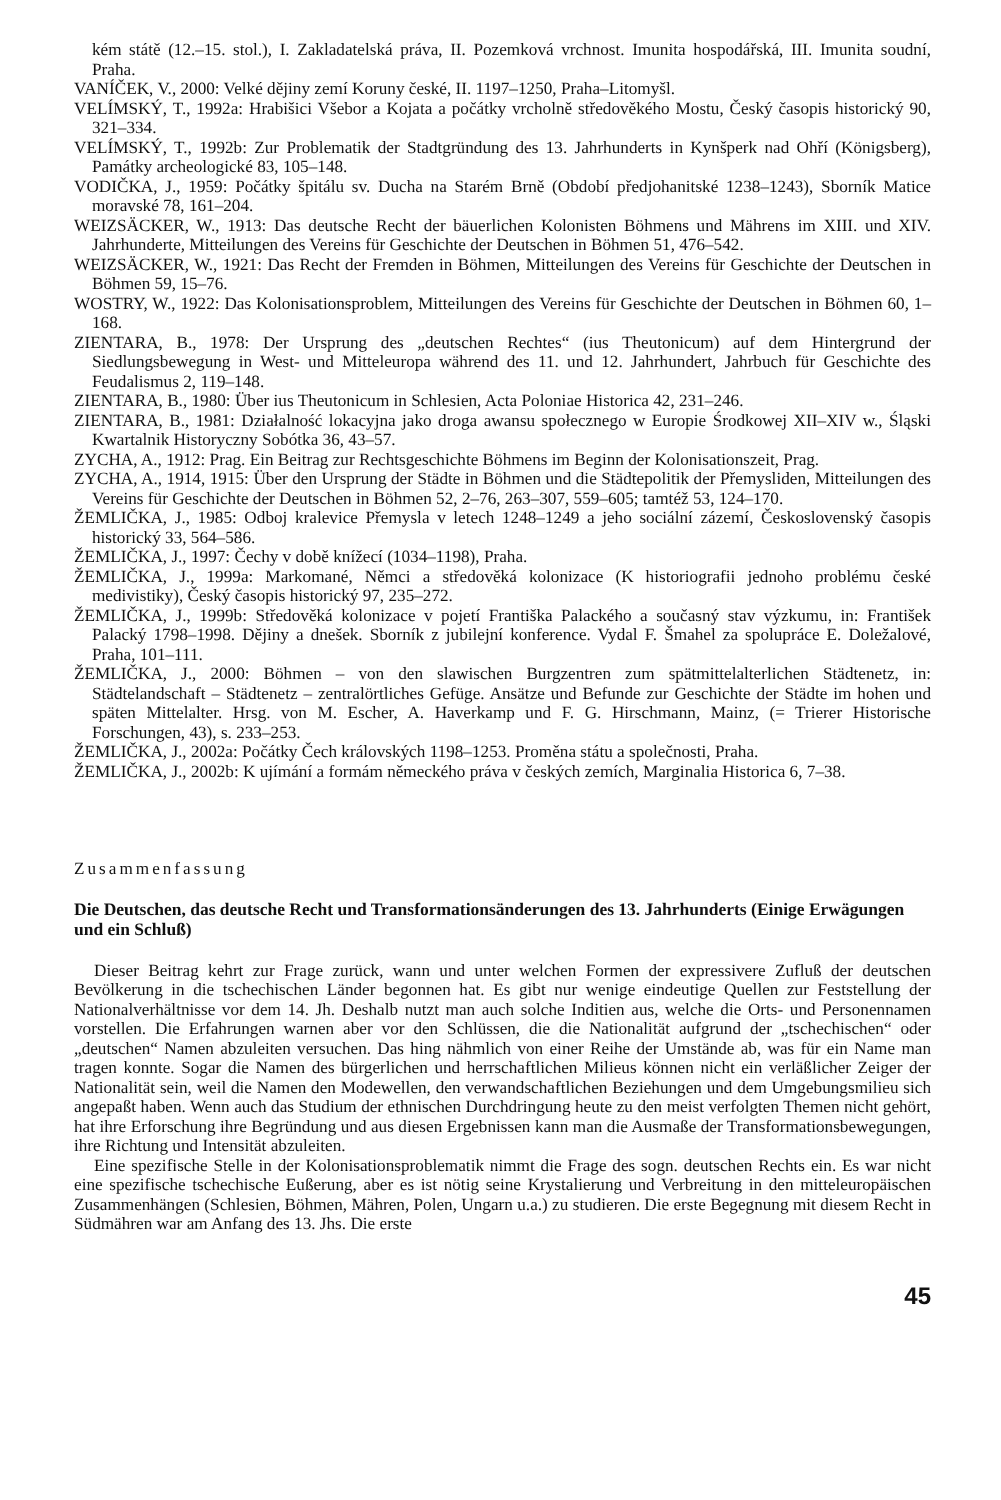kém státě (12.–15. stol.), I. Zakladatelská práva, II. Pozemková vrchnost. Imunita hospodářská, III. Imunita soudní, Praha.
VANÍČEK, V., 2000: Velké dějiny zemí Koruny české, II. 1197–1250, Praha–Litomyšl.
VELÍMSKÝ, T., 1992a: Hrabišici Všebor a Kojata a počátky vrcholně středověkého Mostu, Český časopis historický 90, 321–334.
VELÍMSKÝ, T., 1992b: Zur Problematik der Stadtgründung des 13. Jahrhunderts in Kynšperk nad Ohří (Königsberg), Památky archeologické 83, 105–148.
VODIČKA, J., 1959: Počátky špitálu sv. Ducha na Starém Brně (Období předjohanitské 1238–1243), Sborník Matice moravské 78, 161–204.
WEIZSÄCKER, W., 1913: Das deutsche Recht der bäuerlichen Kolonisten Böhmens und Mährens im XIII. und XIV. Jahrhunderte, Mitteilungen des Vereins für Geschichte der Deutschen in Böhmen 51, 476–542.
WEIZSÄCKER, W., 1921: Das Recht der Fremden in Böhmen, Mitteilungen des Vereins für Geschichte der Deutschen in Böhmen 59, 15–76.
WOSTRY, W., 1922: Das Kolonisationsproblem, Mitteilungen des Vereins für Geschichte der Deutschen in Böhmen 60, 1–168.
ZIENTARA, B., 1978: Der Ursprung des „deutschen Rechtes“ (ius Theutonicum) auf dem Hintergrund der Siedlungsbewegung in West- und Mitteleuropa während des 11. und 12. Jahrhundert, Jahrbuch für Geschichte des Feudalismus 2, 119–148.
ZIENTARA, B., 1980: Über ius Theutonicum in Schlesien, Acta Poloniae Historica 42, 231–246.
ZIENTARA, B., 1981: Działalność lokacyjna jako droga awansu społecznego w Europie Środkowej XII–XIV w., Śląski Kwartalnik Historyczny Sobótka 36, 43–57.
ZYCHA, A., 1912: Prag. Ein Beitrag zur Rechtsgeschichte Böhmens im Beginn der Kolonisationszeit, Prag.
ZYCHA, A., 1914, 1915: Über den Ursprung der Städte in Böhmen und die Städtepolitik der Přemysliden, Mitteilungen des Vereins für Geschichte der Deutschen in Böhmen 52, 2–76, 263–307, 559–605; tamtéž 53, 124–170.
ŽEMLIČKA, J., 1985: Odboj kralevice Přemysla v letech 1248–1249 a jeho sociální zázemí, Československý časopis historický 33, 564–586.
ŽEMLIČKA, J., 1997: Čechy v době knížecí (1034–1198), Praha.
ŽEMLIČKA, J., 1999a: Markomané, Němci a středověká kolonizace (K historiografii jednoho problému české medivistiky), Český časopis historický 97, 235–272.
ŽEMLIČKA, J., 1999b: Středověká kolonizace v pojetí Františka Palackého a současný stav výzkumu, in: František Palacký 1798–1998. Dějiny a dnešek. Sborník z jubilejní konference. Vydal F. Šmahel za spolupráce E. Doležalové, Praha, 101–111.
ŽEMLIČKA, J., 2000: Böhmen – von den slawischen Burgzentren zum spätmittelalterlichen Städtenetz, in: Städtelandschaft – Städtenetz – zentralörtliches Gefüge. Ansätze und Befunde zur Geschichte der Städte im hohen und späten Mittelalter. Hrsg. von M. Escher, A. Haverkamp und F. G. Hirschmann, Mainz, (= Trierer Historische Forschungen, 43), s. 233–253.
ŽEMLIČKA, J., 2002a: Počátky Čech královských 1198–1253. Proměna státu a společnosti, Praha.
ŽEMLIČKA, J., 2002b: K ujímání a formám německého práva v českých zemích, Marginalia Historica 6, 7–38.
Zusammenfassung
Die Deutschen, das deutsche Recht und Transformationsänderungen des 13. Jahrhunderts (Einige Erwägungen und ein Schluß)
Dieser Beitrag kehrt zur Frage zurück, wann und unter welchen Formen der expressivere Zufluß der deutschen Bevölkerung in die tschechischen Länder begonnen hat. Es gibt nur wenige eindeutige Quellen zur Feststellung der Nationalverhältnisse vor dem 14. Jh. Deshalb nutzt man auch solche Inditien aus, welche die Orts- und Personennamen vorstellen. Die Erfahrungen warnen aber vor den Schlüssen, die die Nationalität aufgrund der „tschechischen“ oder „deutschen“ Namen abzuleiten versuchen. Das hing nähmlich von einer Reihe der Umstände ab, was für ein Name man tragen konnte. Sogar die Namen des bürgerlichen und herrschaftlichen Milieus können nicht ein verläßlicher Zeiger der Nationalität sein, weil die Namen den Modewellen, den verwandschaftlichen Beziehungen und dem Umgebungsmilieu sich angepaßt haben. Wenn auch das Studium der ethnischen Durchdringung heute zu den meist verfolgten Themen nicht gehört, hat ihre Erforschung ihre Begründung und aus diesen Ergebnissen kann man die Ausmaße der Transformationsbewegungen, ihre Richtung und Intensität abzuleiten.
Eine spezifische Stelle in der Kolonisationsproblematik nimmt die Frage des sogn. deutschen Rechts ein. Es war nicht eine spezifische tschechische Eußerung, aber es ist nötig seine Krystalierung und Verbreitung in den mitteleuropäischen Zusammenhängen (Schlesien, Böhmen, Mähren, Polen, Ungarn u.a.) zu studieren. Die erste Begegnung mit diesem Recht in Südmähren war am Anfang des 13. Jhs. Die erste
45